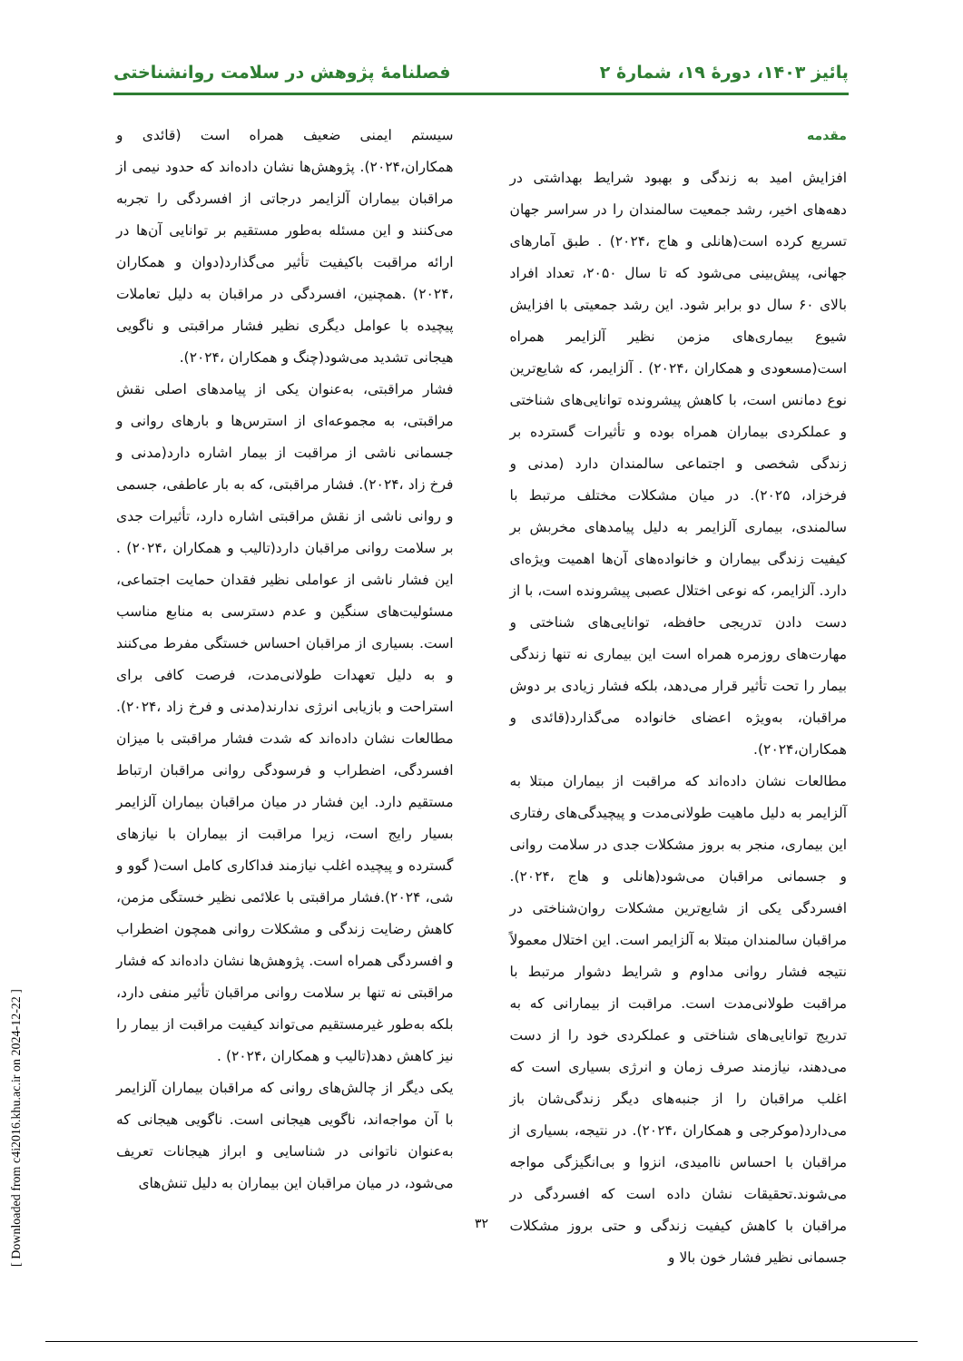پائیز ۱۴۰۳، دورۀ ۱۹، شمارۀ ۲ فصلنامۀ پژوهش در سلامت روانشناختی
مقدمه
افزایش امید به زندگی و بهبود شرایط بهداشتی در دهه‌های اخیر، رشد جمعیت سالمندان را در سراسر جهان تسریع کرده است(هانلی و هاج ،۲۰۲۴) . طبق آمارهای جهانی، پیش‌بینی می‌شود که تا سال ۲۰۵۰، تعداد افراد بالای ۶۰ سال دو برابر شود. این رشد جمعیتی با افزایش شیوع بیماری‌های مزمن نظیر آلزایمر همراه است(مسعودی و همکاران ،۲۰۲۴) . آلزایمر، که شایع‌ترین نوع دمانس است، با کاهش پیشرونده توانایی‌های شناختی و عملکردی بیماران همراه بوده و تأثیرات گسترده بر زندگی شخصی و اجتماعی سالمندان دارد (مدنی و فرخزاد، ۲۰۲۵). در میان مشکلات مختلف مرتبط با سالمندی، بیماری آلزایمر به دلیل پیامدهای مخربش بر کیفیت زندگی بیماران و خانواده‌های آن‌ها اهمیت ویژه‌ای دارد. آلزایمر، که نوعی اختلال عصبی پیشرونده است، با از دست دادن تدریجی حافظه، توانایی‌های شناختی و مهارت‌های روزمره همراه است این بیماری نه تنها زندگی بیمار را تحت تأثیر قرار می‌دهد، بلکه فشار زیادی بر دوش مراقبان، به‌ویژه اعضای خانواده می‌گذارد(قائدی و همکاران،۲۰۲۴).
مطالعات نشان داده‌اند که مراقبت از بیماران مبتلا به آلزایمر به دلیل ماهیت طولانی‌مدت و پیچیدگی‌های رفتاری این بیماری، منجر به بروز مشکلات جدی در سلامت روانی و جسمانی مراقبان می‌شود(هانلی و هاج ،۲۰۲۴). افسردگی یکی از شایع‌ترین مشکلات روان‌شناختی در مراقبان سالمندان مبتلا به آلزایمر است. این اختلال معمولاً نتیجه فشار روانی مداوم و شرایط دشوار مرتبط با مراقبت طولانی‌مدت است. مراقبت از بیمارانی که به تدریج توانایی‌های شناختی و عملکردی خود را از دست می‌دهند، نیازمند صرف زمان و انرژی بسیاری است که اغلب مراقبان را از جنبه‌های دیگر زندگی‌شان باز می‌دارد(موکرجی و همکاران ،۲۰۲۴). در نتیجه، بسیاری از مراقبان با احساس ناامیدی، انزوا و بی‌انگیزگی مواجه می‌شوند.تحقیقات نشان داده است که افسردگی در مراقبان با کاهش کیفیت زندگی و حتی بروز مشکلات جسمانی نظیر فشار خون بالا و
سیستم ایمنی ضعیف همراه است (قائدی و همکاران،۲۰۲۴). پژوهش‌ها نشان داده‌اند که حدود نیمی از مراقبان بیماران آلزایمر درجاتی از افسردگی را تجربه می‌کنند و این مسئله به‌طور مستقیم بر توانایی آن‌ها در ارائه مراقبت باکیفیت تأثیر می‌گذارد(دوان و همکاران ،۲۰۲۴) .همچنین، افسردگی در مراقبان به دلیل تعاملات پیچیده با عوامل دیگری نظیر فشار مراقبتی و ناگویی هیجانی تشدید می‌شود(چنگ و همکاران ،۲۰۲۴).
فشار مراقبتی، به‌عنوان یکی از پیامدهای اصلی نقش مراقبتی، به مجموعه‌ای از استرس‌ها و بارهای روانی و جسمانی ناشی از مراقبت از بیمار اشاره دارد(مدنی و فرخ زاد ،۲۰۲۴). فشار مراقبتی، که به بار عاطفی، جسمی و روانی ناشی از نقش مراقبتی اشاره دارد، تأثیرات جدی بر سلامت روانی مراقبان دارد(تالیب و همکاران ،۲۰۲۴) . این فشار ناشی از عواملی نظیر فقدان حمایت اجتماعی، مسئولیت‌های سنگین و عدم دسترسی به منابع مناسب است. بسیاری از مراقبان احساس خستگی مفرط می‌کنند و به دلیل تعهدات طولانی‌مدت، فرصت کافی برای استراحت و بازیابی انرژی ندارند(مدنی و فرخ زاد ،۲۰۲۴). مطالعات نشان داده‌اند که شدت فشار مراقبتی با میزان افسردگی، اضطراب و فرسودگی روانی مراقبان ارتباط مستقیم دارد. این فشار در میان مراقبان بیماران آلزایمر بسیار رایج است، زیرا مراقبت از بیماران با نیازهای گسترده و پیچیده اغلب نیازمند فداکاری کامل است( گوو و شی، ۲۰۲۴).فشار مراقبتی با علائمی نظیر خستگی مزمن، کاهش رضایت زندگی و مشکلات روانی همچون اضطراب و افسردگی همراه است. پژوهش‌ها نشان داده‌اند که فشار مراقبتی نه تنها بر سلامت روانی مراقبان تأثیر منفی دارد، بلکه به‌طور غیرمستقیم می‌تواند کیفیت مراقبت از بیمار را نیز کاهش دهد(تالیب و همکاران ،۲۰۲۴) .
یکی دیگر از چالش‌های روانی که مراقبان بیماران آلزایمر با آن مواجه‌اند، ناگویی هیجانی است. ناگویی هیجانی که به‌عنوان ناتوانی در شناسایی و ابراز هیجانات تعریف می‌شود، در میان مراقبان این بیماران به دلیل تنش‌های
۳۲
[ Downloaded from c4i2016.khu.ac.ir on 2024-12-22 ]